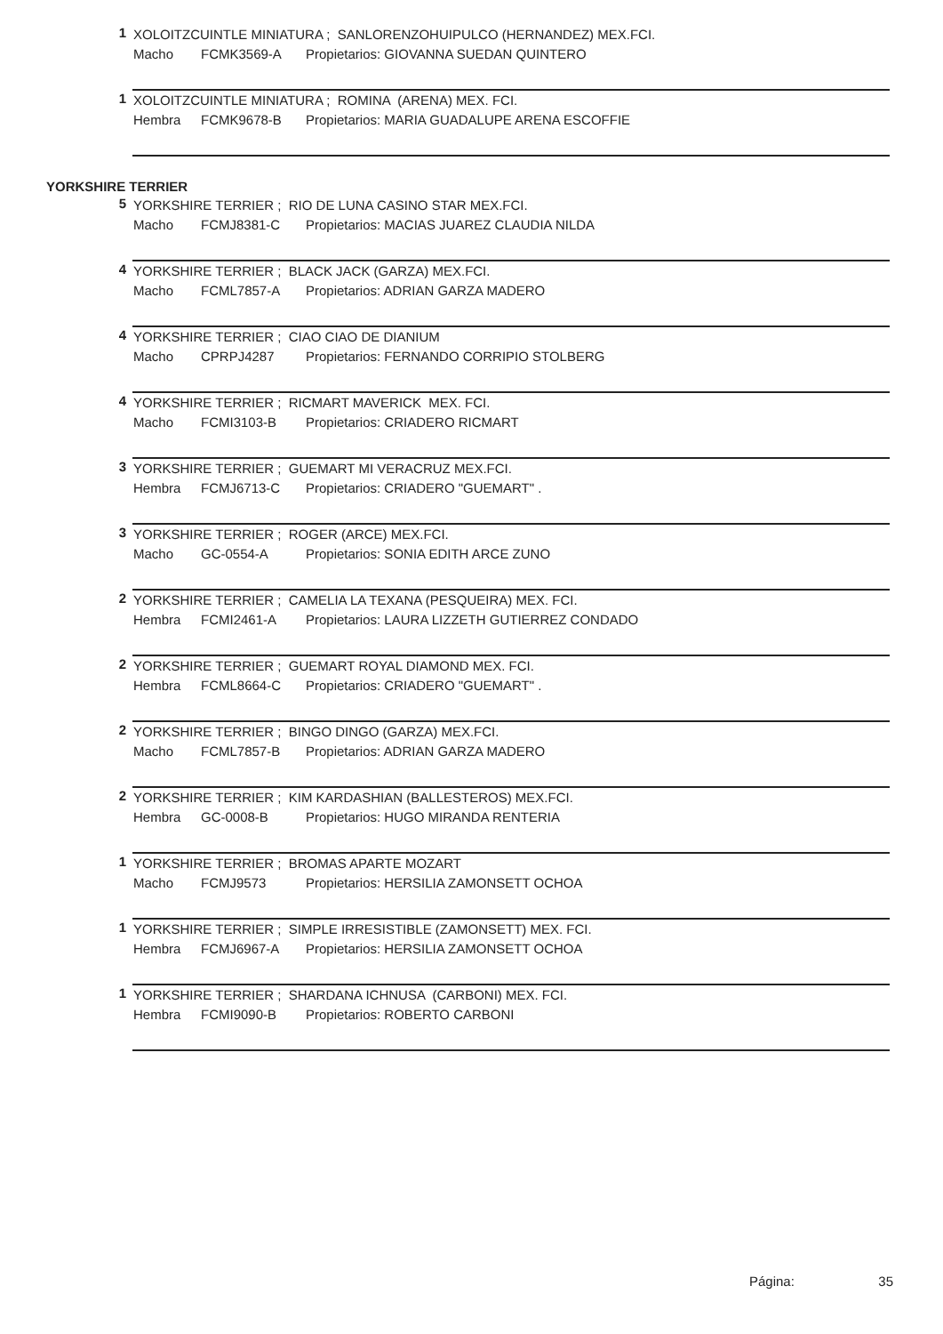1
XOLOITZCUINTLE MINIATURA ; SANLORENZOHUIPULCO (HERNANDEZ) MEX.FCI.
Macho FCMK3569-A Propietarios: GIOVANNA SUEDAN QUINTERO
1
XOLOITZCUINTLE MINIATURA ; ROMINA (ARENA) MEX. FCI.
Hembra FCMK9678-B Propietarios: MARIA GUADALUPE ARENA ESCOFFIE
YORKSHIRE TERRIER
5
YORKSHIRE TERRIER ; RIO DE LUNA CASINO STAR MEX.FCI.
Macho FCMJ8381-C Propietarios: MACIAS JUAREZ CLAUDIA NILDA
4
YORKSHIRE TERRIER ; BLACK JACK (GARZA) MEX.FCI.
Macho FCML7857-A Propietarios: ADRIAN GARZA MADERO
4
YORKSHIRE TERRIER ; CIAO CIAO DE DIANIUM
Macho CPRPJ4287 Propietarios: FERNANDO CORRIPIO STOLBERG
4
YORKSHIRE TERRIER ; RICMART MAVERICK MEX. FCI.
Macho FCMI3103-B Propietarios: CRIADERO RICMART
3
YORKSHIRE TERRIER ; GUEMART MI VERACRUZ MEX.FCI.
Hembra FCMJ6713-C Propietarios: CRIADERO "GUEMART" .
3
YORKSHIRE TERRIER ; ROGER (ARCE) MEX.FCI.
Macho GC-0554-A Propietarios: SONIA EDITH ARCE ZUNO
2
YORKSHIRE TERRIER ; CAMELIA LA TEXANA (PESQUEIRA) MEX. FCI.
Hembra FCMI2461-A Propietarios: LAURA LIZZETH GUTIERREZ CONDADO
2
YORKSHIRE TERRIER ; GUEMART ROYAL DIAMOND MEX. FCI.
Hembra FCML8664-C Propietarios: CRIADERO "GUEMART" .
2
YORKSHIRE TERRIER ; BINGO DINGO (GARZA) MEX.FCI.
Macho FCML7857-B Propietarios: ADRIAN GARZA MADERO
2
YORKSHIRE TERRIER ; KIM KARDASHIAN (BALLESTEROS) MEX.FCI.
Hembra GC-0008-B Propietarios: HUGO MIRANDA RENTERIA
1
YORKSHIRE TERRIER ; BROMAS APARTE MOZART
Macho FCMJ9573 Propietarios: HERSILIA ZAMONSETT OCHOA
1
YORKSHIRE TERRIER ; SIMPLE IRRESISTIBLE (ZAMONSETT) MEX. FCI.
Hembra FCMJ6967-A Propietarios: HERSILIA ZAMONSETT OCHOA
1
YORKSHIRE TERRIER ; SHARDANA ICHNUSA (CARBONI) MEX. FCI.
Hembra FCMI9090-B Propietarios: ROBERTO CARBONI
Página: 35